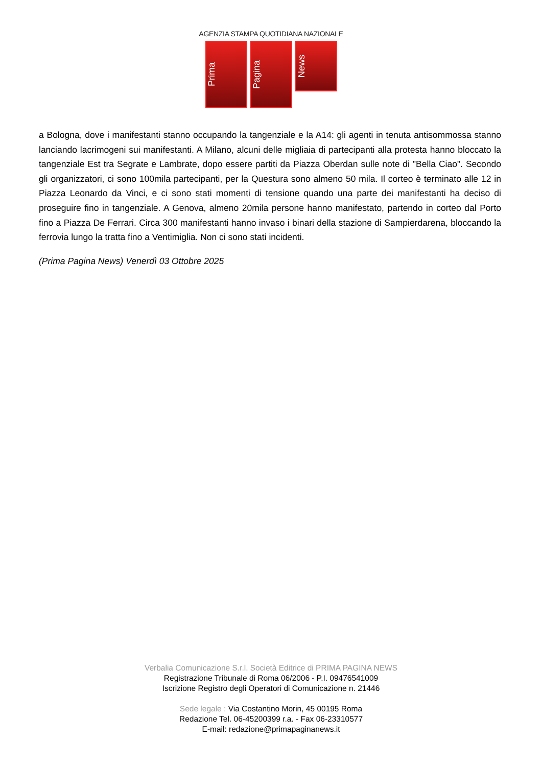AGENZIA STAMPA QUOTIDIANA NAZIONALE
Prima
Pagina
News
a Bologna, dove i manifestanti stanno occupando la tangenziale e la A14: gli agenti in tenuta antisommossa stanno lanciando lacrimogeni sui manifestanti. A Milano, alcuni delle migliaia di partecipanti alla protesta hanno bloccato la tangenziale Est tra Segrate e Lambrate, dopo essere partiti da Piazza Oberdan sulle note di "Bella Ciao". Secondo gli organizzatori, ci sono 100mila partecipanti, per la Questura sono almeno 50 mila. Il corteo è terminato alle 12 in Piazza Leonardo da Vinci, e ci sono stati momenti di tensione quando una parte dei manifestanti ha deciso di proseguire fino in tangenziale. A Genova, almeno 20mila persone hanno manifestato, partendo in corteo dal Porto fino a Piazza De Ferrari. Circa 300 manifestanti hanno invaso i binari della stazione di Sampierdarena, bloccando la ferrovia lungo la tratta fino a Ventimiglia. Non ci sono stati incidenti.
(Prima Pagina News) Venerdì 03 Ottobre 2025
Verbalia Comunicazione S.r.l. Società Editrice di PRIMA PAGINA NEWS
Registrazione Tribunale di Roma 06/2006 - P.I. 09476541009
Iscrizione Registro degli Operatori di Comunicazione n. 21446
Sede legale : Via Costantino Morin, 45 00195 Roma
Redazione Tel. 06-45200399 r.a. - Fax 06-23310577
E-mail: redazione@primapaginanews.it